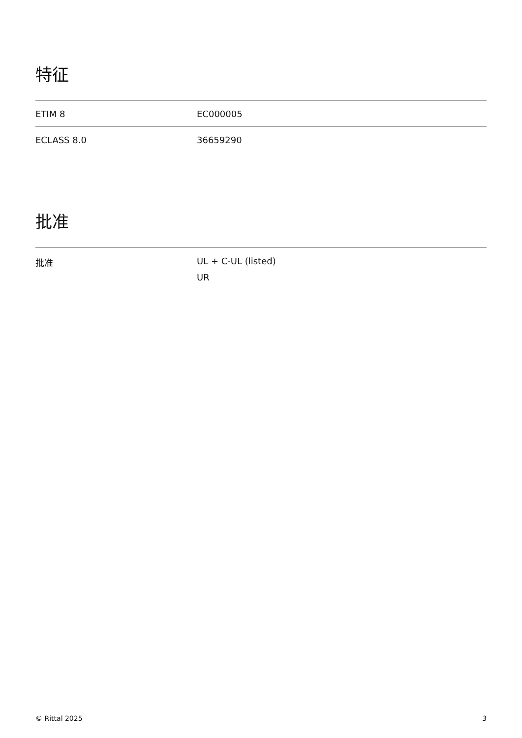特征
| ETIM 8 | EC000005 |
| ECLASS 8.0 | 36659290 |
批准
| 批准 | UL + C-UL (listed) UR |
© Rittal 2025 3